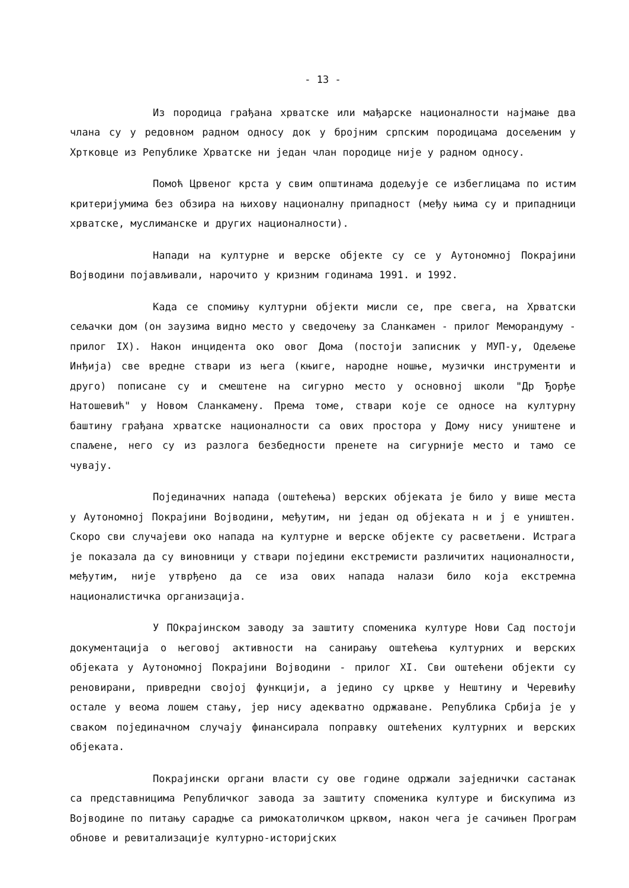- 13 -
Из породица грађана хрватске или мађарске националности најмање два члана су у редовном радном односу док у бројним српским породицама досељеним у Хртковце из Републике Хрватске ни један члан породице није у радном односу.
Помоћ Црвеног крста у свим општинама додељује се избеглицама по истим критеријумима без обзира на њихову националну припадност (међу њима су и припадници хрватске, муслиманске и других националности).
Напади на културне и верске објекте су се у Аутономној Покрајини Војводини појављивали, нарочито у кризним годинама 1991. и 1992.
Када се спомињу културни објекти мисли се, пре свега, на Хрватски сељачки дом (он заузима видно место у сведочењу за Сланкамен - прилог Меморандуму - прилог IX). Након инцидента око овог Дома (постоји записник у МУП-у, Одељење Инђија) све вредне ствари из њега (књиге, народне ношње, музички инструменти и друго) пописане су и смештене на сигурно место у основној школи "Др Ђорђе Натошевић" у Новом Сланкамену. Према томе, ствари које се односе на културну баштину грађана хрватске националности са ових простора у Дому нису уништене и спаљене, него су из разлога безбедности пренете на сигурније место и тамо се чувају.
Појединачних напада (оштећења) верских објеката је било у више места у Аутономној Покрајини Војводини, међутим, ни један од објеката н и ј е уништен. Скоро сви случајеви око напада на културне и верске објекте су расветљени. Истрага је показала да су виновници у ствари поједини екстремисти различитих националности, међутим, није утврђено да се иза ових напада налази било која екстремна националистичка организација.
У ПОкрајинском заводу за заштиту споменика културе Нови Сад постоји документација о његовој активности на санирању оштећења културних и верских објеката у Аутономној Покрајини Војводини - прилог XI. Сви оштећени објекти су реновирани, привредни својој функцији, а једино су цркве у Нештину и Черевићу остале у веома лошем стању, јер нису адекватно одржаване. Република Србија је у сваком појединачном случају финансирала поправку оштећених културних и верских објеката.
Покрајински органи власти су ове године одржали заједнички састанак са представницима Републичког завода за заштиту споменика културе и бискупима из Војводине по питању сарадње са римокатоличком црквом, након чега је сачињен Програм обнове и ревитализације културно-историјских